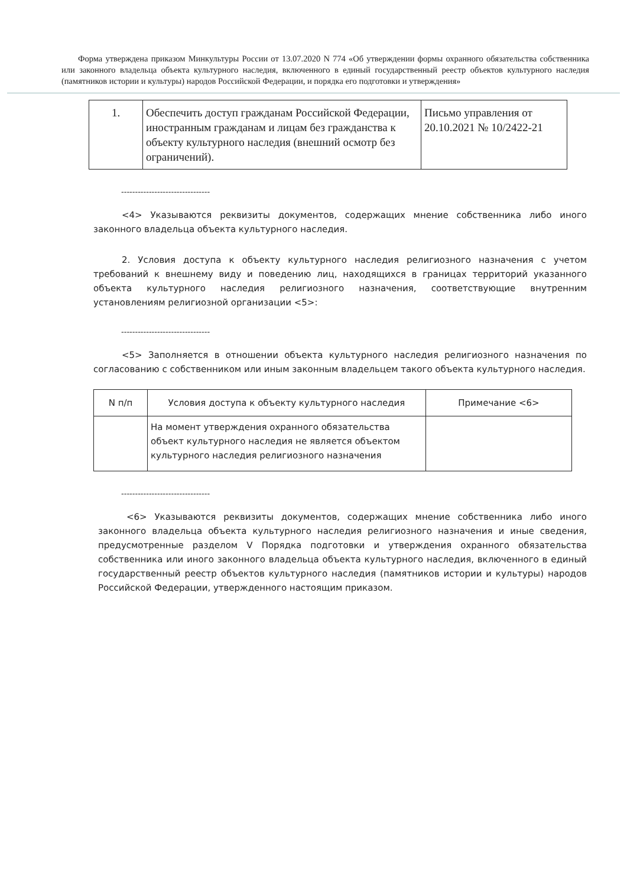Форма утверждена приказом Минкультуры России от 13.07.2020 N 774 «Об утверждении формы охранного обязательства собственника или законного владельца объекта культурного наследия, включенного в единый государственный реестр объектов культурного наследия (памятников истории и культуры) народов Российской Федерации, и порядка его подготовки и утверждения»
| 1. | Обеспечить доступ гражданам Российской Федерации, иностранным гражданам и лицам без гражданства к объекту культурного наследия (внешний осмотр без ограничений). | Письмо управления от 20.10.2021 № 10/2422-21 |
--------------------------------
<4> Указываются реквизиты документов, содержащих мнение собственника либо иного законного владельца объекта культурного наследия.
2. Условия доступа к объекту культурного наследия религиозного назначения с учетом требований к внешнему виду и поведению лиц, находящихся в границах территорий указанного объекта культурного наследия религиозного назначения, соответствующие внутренним установлениям религиозной организации <5>:
--------------------------------
<5> Заполняется в отношении объекта культурного наследия религиозного назначения по согласованию с собственником или иным законным владельцем такого объекта культурного наследия.
| N п/п | Условия доступа к объекту культурного наследия | Примечание <6> |
| --- | --- | --- |
| | На момент утверждения охранного обязательства объект культурного наследия не является объектом культурного наследия религиозного назначения | |
--------------------------------
<6> Указываются реквизиты документов, содержащих мнение собственника либо иного законного владельца объекта культурного наследия религиозного назначения и иные сведения, предусмотренные разделом V Порядка подготовки и утверждения охранного обязательства собственника или иного законного владельца объекта культурного наследия, включенного в единый государственный реестр объектов культурного наследия (памятников истории и культуры) народов Российской Федерации, утвержденного настоящим приказом.